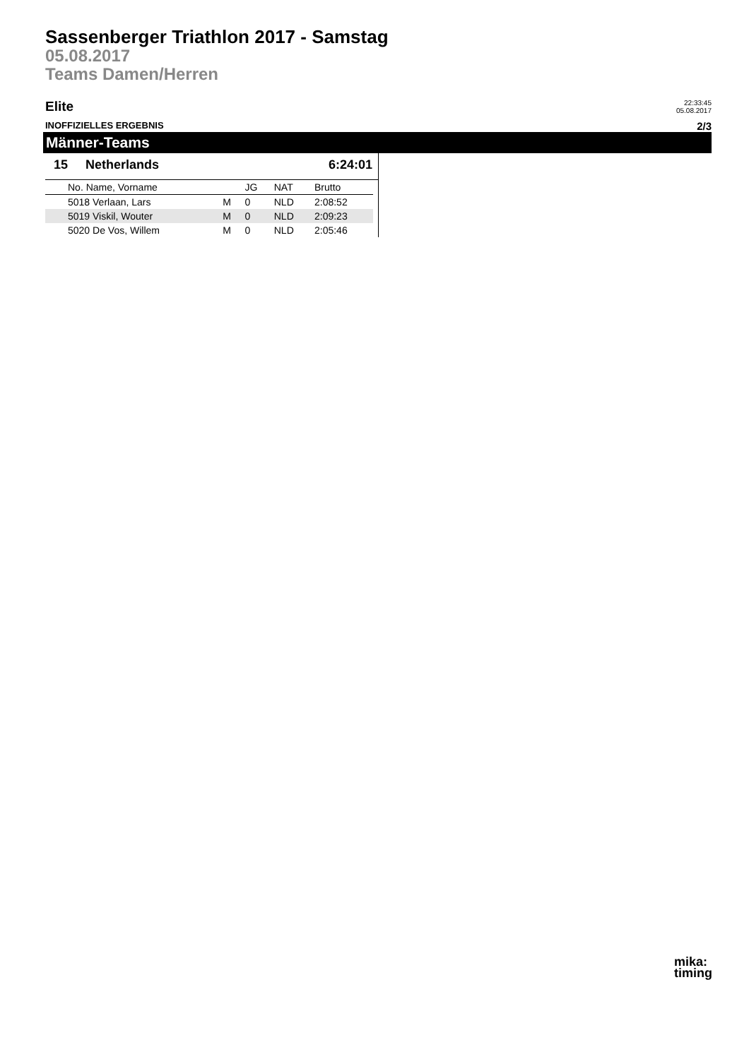Sassenberger Triathlon 2017 - Samstag
05.08.2017
Teams Damen/Herren
Elite
22:33:45
05.08.2017
INOFFIZIELLES ERGEBNIS
2/3
Männer-Teams
15 Netherlands 6:24:01
| | No. Name, Vorname | | JG | NAT | Brutto |
| --- | --- | --- | --- | --- | --- |
| | 5018 Verlaan, Lars | M | 0 | NLD | 2:08:52 |
| | 5019 Viskil, Wouter | M | 0 | NLD | 2:09:23 |
| | 5020 De Vos, Willem | M | 0 | NLD | 2:05:46 |
mika:
timing